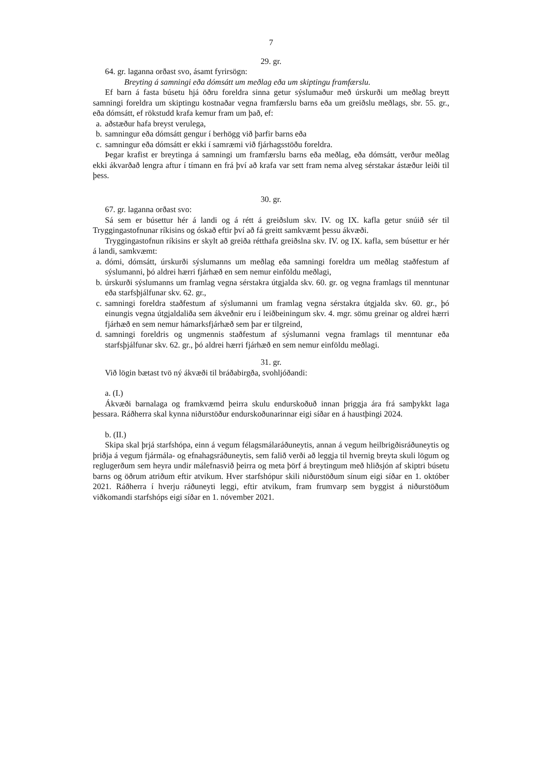7
29. gr.
64. gr. laganna orðast svo, ásamt fyrirsögn:
Breyting á samningi eða dómsátt um meðlag eða um skiptingu framfærslu.
Ef barn á fasta búsetu hjá öðru foreldra sinna getur sýslumaður með úrskurði um meðlag breytt samningi foreldra um skiptingu kostnaðar vegna framfærslu barns eða um greiðslu meðlags, sbr. 55. gr., eða dómsátt, ef rökstudd krafa kemur fram um það, ef:
a. aðstæður hafa breyst verulega,
b. samningur eða dómsátt gengur í berhögg við þarfir barns eða
c. samningur eða dómsátt er ekki í samræmi við fjárhagsstöðu foreldra.
Þegar krafist er breytinga á samningi um framfærslu barns eða meðlag, eða dómsátt, verður meðlag ekki ákvarðað lengra aftur í tímann en frá því að krafa var sett fram nema alveg sérstakar ástæður leiði til þess.
30. gr.
67. gr. laganna orðast svo:
Sá sem er búsettur hér á landi og á rétt á greiðslum skv. IV. og IX. kafla getur snúið sér til Tryggingastofnunar ríkisins og óskað eftir því að fá greitt samkvæmt þessu ákvæði.
Tryggingastofnun ríkisins er skylt að greiða rétthafa greiðslna skv. IV. og IX. kafla, sem búsettur er hér á landi, samkvæmt:
a. dómi, dómsátt, úrskurði sýslumanns um meðlag eða samningi foreldra um meðlag staðfestum af sýslumanni, þó aldrei hærri fjárhæð en sem nemur einföldu meðlagi,
b. úrskurði sýslumanns um framlag vegna sérstakra útgjalda skv. 60. gr. og vegna framlags til menntunar eða starfsþjálfunar skv. 62. gr.,
c. samningi foreldra staðfestum af sýslumanni um framlag vegna sérstakra útgjalda skv. 60. gr., þó einungis vegna útgjaldaliða sem ákveðnir eru í leiðbeiningum skv. 4. mgr. sömu greinar og aldrei hærri fjárhæð en sem nemur hámarksfjárhæð sem þar er tilgreind,
d. samningi foreldris og ungmennis staðfestum af sýslumanni vegna framlags til menntunar eða starfsþjálfunar skv. 62. gr., þó aldrei hærri fjárhæð en sem nemur einföldu meðlagi.
31. gr.
Við lögin bætast tvö ný ákvæði til bráðabirgða, svohljóðandi:
a. (I.)
Ákvæði barnalaga og framkvæmd þeirra skulu endurskoðuð innan þriggja ára frá samþykkt laga þessara. Ráðherra skal kynna niðurstöður endurskoðunarinnar eigi síðar en á haustþingi 2024.
b. (II.)
Skipa skal þrjá starfshópa, einn á vegum félagsmálaráðuneytis, annan á vegum heilbrigðisráðuneytis og þriðja á vegum fjármála- og efnahagsráðuneytis, sem falið verði að leggja til hvernig breyta skuli lögum og reglugerðum sem heyra undir málefnasvið þeirra og meta þörf á breytingum með hliðsjón af skiptri búsetu barns og öðrum atriðum eftir atvikum. Hver starfshópur skili niðurstöðum sínum eigi síðar en 1. október 2021. Ráðherra í hverju ráðuneyti leggi, eftir atvikum, fram frumvarp sem byggist á niðurstöðum viðkomandi starfshóps eigi síðar en 1. nóvember 2021.